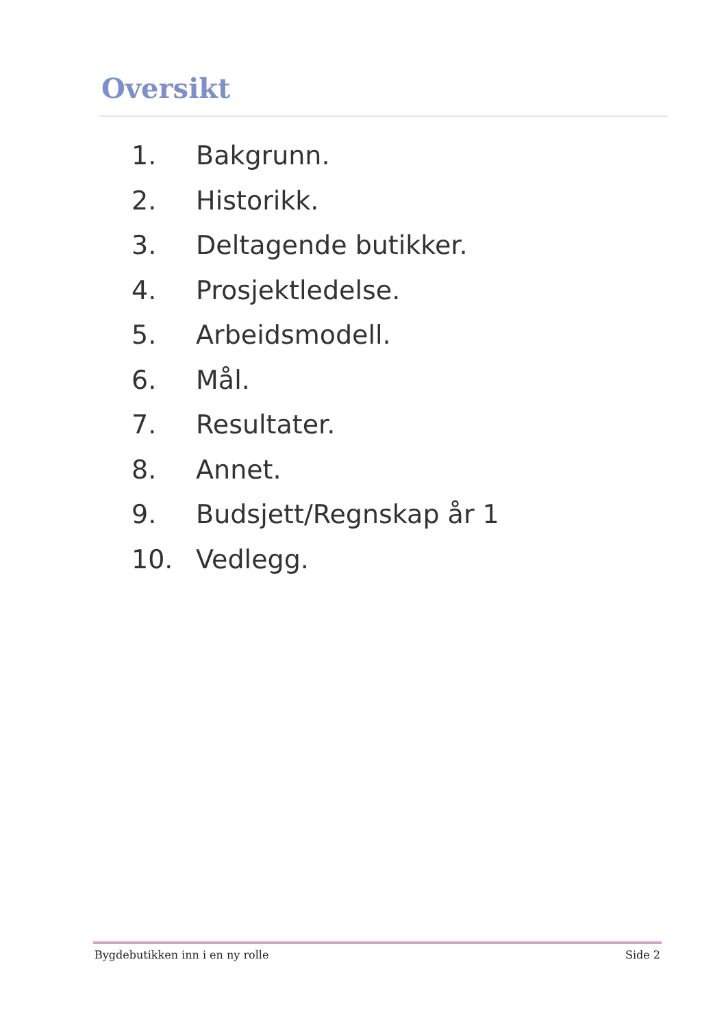Oversikt
1. Bakgrunn.
2. Historikk.
3. Deltagende butikker.
4. Prosjektledelse.
5. Arbeidsmodell.
6. Mål.
7. Resultater.
8. Annet.
9. Budsjett/Regnskap år 1
10. Vedlegg.
Bygdebutikken inn i en ny rolle
Side 2